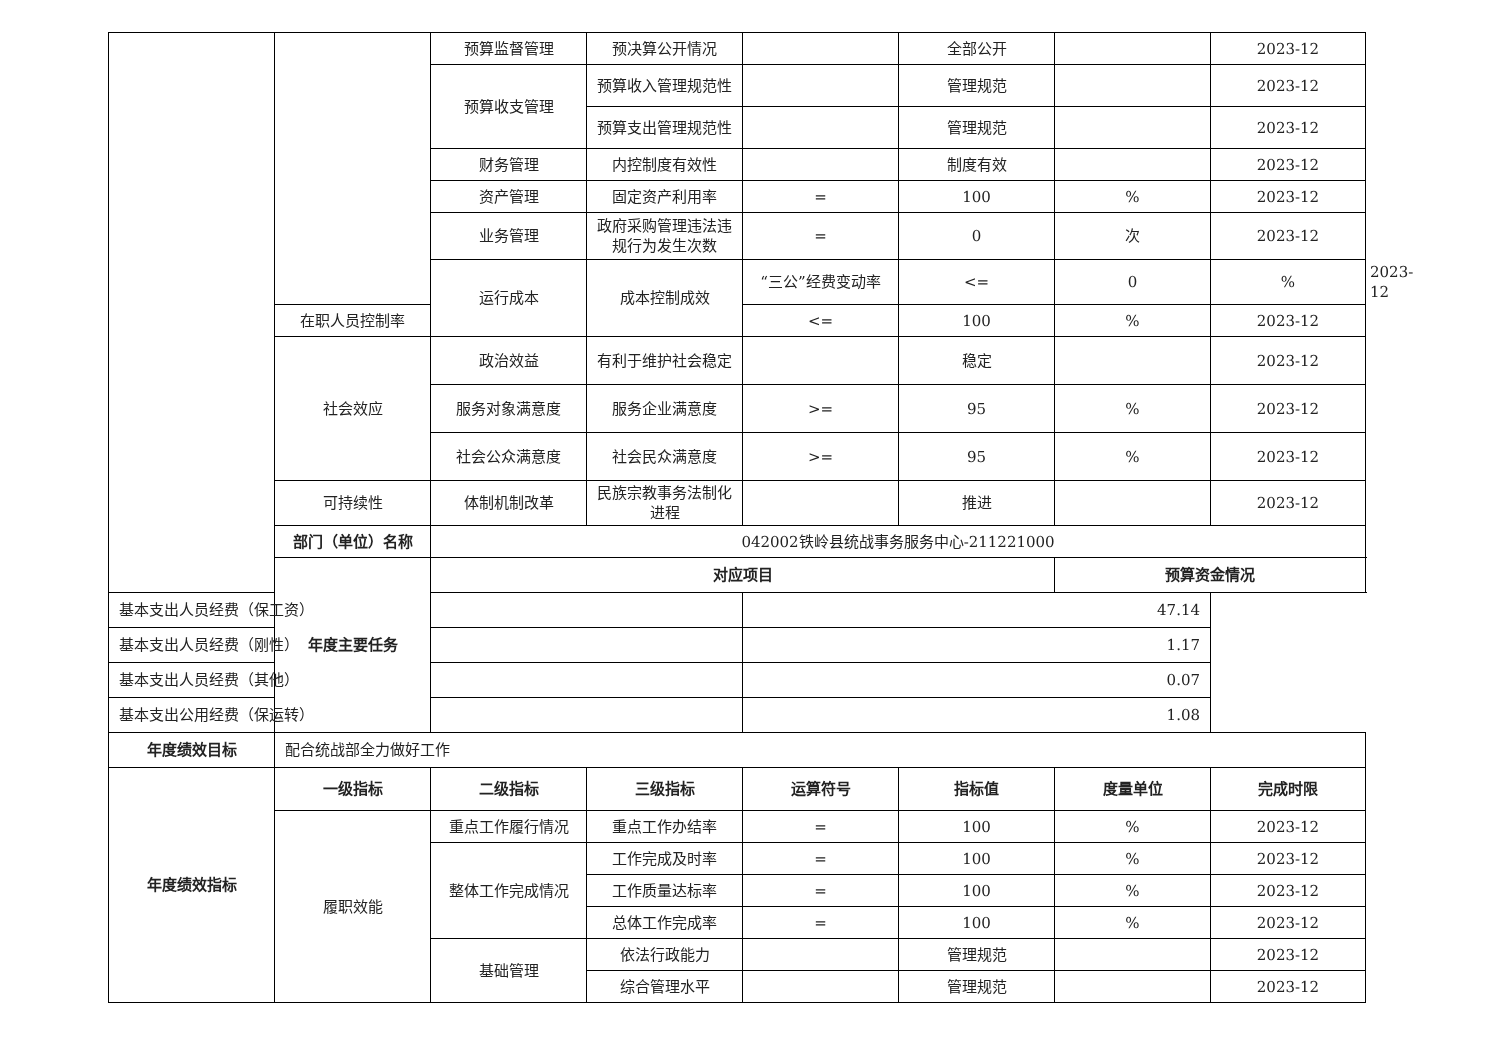| | | 预算监督管理 | 预决算公开情况 | | 全部公开 | | 2023-12 | |
| | | 预算收支管理 | 预算收入管理规范性 | | 管理规范 | | 2023-12 | |
| | | | 预算支出管理规范性 | | 管理规范 | | 2023-12 | |
| | | 财务管理 | 内控制度有效性 | | 制度有效 | | 2023-12 | |
| | | 资产管理 | 固定资产利用率 | = | 100 | % | 2023-12 | |
| | | 业务管理 | 政府采购管理违法违规行为发生次数 | = | 0 | 次 | 2023-12 | |
| | | 运行成本 | 成本控制成效 | “三公”经费变动率 | <= | 0 | % | 2023-12 |
| | 在职人员控制率 | | | <= | 100 | % | 2023-12 | |
| | 社会效应 | 政治效益 | 有利于维护社会稳定 | | 稳定 | | 2023-12 | |
| | | 服务对象满意度 | 服务企业满意度 | >= | 95 | % | 2023-12 | |
| | | 社会公众满意度 | 社会民众满意度 | >= | 95 | % | 2023-12 | |
| | 可持续性 | 体制机制改革 | 民族宗教事务法制化进程 | | 推进 | | 2023-12 | |
| | 部门（单位）名称 | 042002铁岭县统战事务服务中心-211221000 | | | | | | |
| | 年度主要任务 | 对应项目 | | | | 预算资金情况 | | |
| 基本支出人员经费（保工资） | | | | 47.14 | | | | |
| 基本支出人员经费（刚性） | | | | 1.17 | | | | |
| 基本支出人员经费（其他） | | | | 0.07 | | | | |
| 基本支出公用经费（保运转） | | | | 1.08 | | | | |
| 年度绩效目标 | 配合统战部全力做好工作 | | | | | | | |
| 年度绩效指标 | 一级指标 | 二级指标 | 三级指标 | 运算符号 | 指标值 | 度量单位 | 完成时限 | |
| | 履职效能 | 重点工作履行情况 | 重点工作办结率 | = | 100 | % | 2023-12 | |
| | | 整体工作完成情况 | 工作完成及时率 | = | 100 | % | 2023-12 | |
| | | | 工作质量达标率 | = | 100 | % | 2023-12 | |
| | | | 总体工作完成率 | = | 100 | % | 2023-12 | |
| | | 基础管理 | 依法行政能力 | | 管理规范 | | 2023-12 | |
| | | | 综合管理水平 | | 管理规范 | | 2023-12 | |